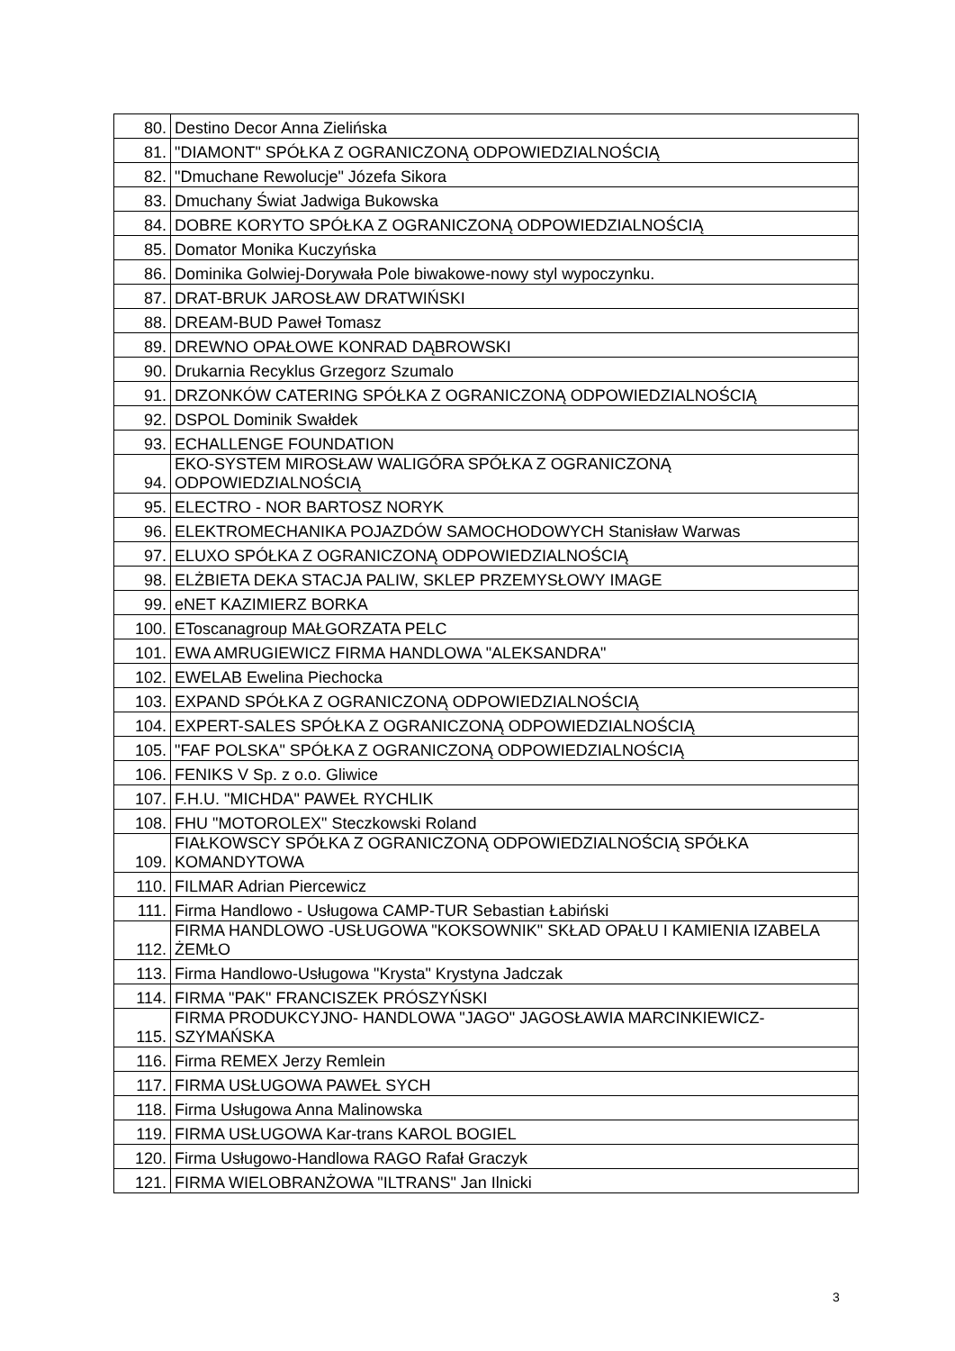| 80. | Destino Decor Anna Zielińska |
| 81. | "DIAMONT" SPÓŁKA Z OGRANICZONĄ ODPOWIEDZIALNOŚCIĄ |
| 82. | "Dmuchane Rewolucje" Józefa Sikora |
| 83. | Dmuchany Świat Jadwiga Bukowska |
| 84. | DOBRE KORYTO SPÓŁKA Z OGRANICZONĄ ODPOWIEDZIALNOŚCIĄ |
| 85. | Domator Monika Kuczyńska |
| 86. | Dominika Golwiej-Dorywała Pole biwakowe-nowy styl wypoczynku. |
| 87. | DRAT-BRUK JAROSŁAW DRATWIŃSKI |
| 88. | DREAM-BUD Paweł Tomasz |
| 89. | DREWNO OPAŁOWE KONRAD DĄBROWSKI |
| 90. | Drukarnia Recyklus Grzegorz Szumalo |
| 91. | DRZONKÓW CATERING SPÓŁKA Z OGRANICZONĄ ODPOWIEDZIALNOŚCIĄ |
| 92. | DSPOL Dominik Swałdek |
| 93. | ECHALLENGE FOUNDATION |
| 94. | EKO-SYSTEM MIROSŁAW WALIGÓRA SPÓŁKA Z OGRANICZONĄ ODPOWIEDZIALNOŚCIĄ |
| 95. | ELECTRO - NOR BARTOSZ NORYK |
| 96. | ELEKTROMECHANIKA POJAZDÓW SAMOCHODOWYCH Stanisław Warwas |
| 97. | ELUXO SPÓŁKA Z OGRANICZONĄ ODPOWIEDZIALNOŚCIĄ |
| 98. | ELŻBIETA DEKA STACJA PALIW, SKLEP PRZEMYSŁOWY IMAGE |
| 99. | eNET KAZIMIERZ BORKA |
| 100. | EToscanagroup MAŁGORZATA PELC |
| 101. | EWA AMRUGIEWICZ FIRMA HANDLOWA "ALEKSANDRA" |
| 102. | EWELAB Ewelina Piechocka |
| 103. | EXPAND SPÓŁKA Z OGRANICZONĄ ODPOWIEDZIALNOŚCIĄ |
| 104. | EXPERT-SALES SPÓŁKA Z OGRANICZONĄ ODPOWIEDZIALNOŚCIĄ |
| 105. | "FAF POLSKA" SPÓŁKA Z OGRANICZONĄ ODPOWIEDZIALNOŚCIĄ |
| 106. | FENIKS V Sp. z o.o. Gliwice |
| 107. | F.H.U. "MICHDA" PAWEŁ RYCHLIK |
| 108. | FHU "MOTOROLEX" Steczkowski Roland |
| 109. | FIAŁKOWSCY SPÓŁKA Z OGRANICZONĄ ODPOWIEDZIALNOŚCIĄ SPÓŁKA KOMANDYTOWA |
| 110. | FILMAR Adrian Piercewicz |
| 111. | Firma Handlowo - Usługowa CAMP-TUR Sebastian Łabiński |
| 112. | FIRMA HANDLOWO -USŁUGOWA "KOKSOWNIK" SKŁAD OPAŁU I KAMIENIA IZABELA ŻEMŁO |
| 113. | Firma Handlowo-Usługowa "Krysta" Krystyna Jadczak |
| 114. | FIRMA "PAK" FRANCISZEK PRÓSZYŃSKI |
| 115. | FIRMA PRODUKCYJNO- HANDLOWA "JAGO" JAGOSŁAWIA MARCINKIEWICZ-SZYMAŃSKA |
| 116. | Firma REMEX Jerzy Remlein |
| 117. | FIRMA USŁUGOWA PAWEŁ SYCH |
| 118. | Firma Usługowa Anna Malinowska |
| 119. | FIRMA USŁUGOWA Kar-trans KAROL BOGIEL |
| 120. | Firma Usługowo-Handlowa RAGO Rafał Graczyk |
| 121. | FIRMA WIELOBRANŻOWA "ILTRANS" Jan Ilnicki |
3